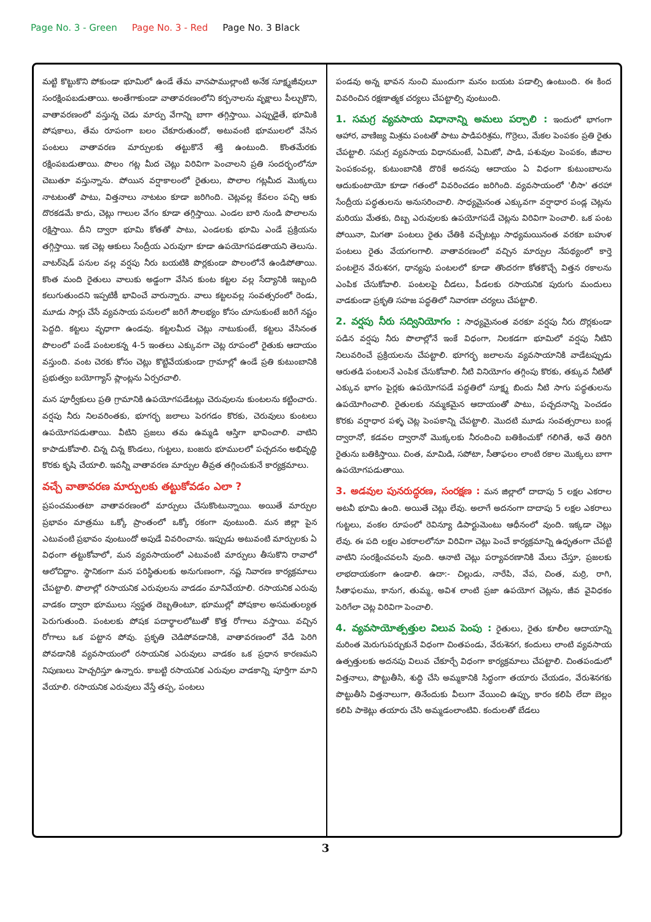Page No. 3 - Green Page No. 3 - Red Page No. 3 Black
మట్టి కొట్టుకొని పోకుండా భూమిలో ఉండే తేమ వానపాముల్లాంటి అనేక సూక్ష్మజీవులూ సంరక్షింపబడుతాయి. అంతేగాకుండా వాతావరణంలోని కర్బనాలను వృక్షాలు పీల్చుకొని, వాతావరణంలో వస్తున్న చెడు మార్పు వేగాన్ని బాగా తగ్గిస్తాయి. ఎప్పుడైతే, భూమికి పోషకాలు, తేమ రూపంగా బలం చేకూరుతుందో, అటువంటి భూములలో వేసిన పంటలు వాతావరణ మార్పులకు తట్టుకొనే శక్తి ఉంటుంది. కొంతమేరకు రక్షింపబడుతాయి. పొలం గట్ల మీద చెట్లు విరివిగా పెంచాలని ప్రతి సందర్భంలోనూ చెబుతూ వస్తున్నాను. పోయిన వర్షాకాలంలో రైతులు, పొలాల గట్లమీద మొక్కలు నాటటంతో పాటు, విత్తనాలు నాటటం కూడా జరిగింది. చెట్లవల్ల కేవలం పచ్చి ఆకు దొరకడమే కాదు, చెట్లు గాలుల వేగం కూడా తగ్గిస్తాయి. ఎండల బారి నుండి పొలాలను రక్షిస్తాయి. దీని ద్వారా భూమి కోతతో పాటు, ఎండలకు భూమి ఎండే ప్రక్రియను తగ్గిస్తాయి. ఇక చెట్ల ఆకులు సేంద్రీయ ఎరువుగా కూడా ఉపయోగపడతాయని తెలుసు. వాటర్‌షెడ్ పనుల వల్ల వర్షపు నీరు బయటికి పొర్లకుండా పొలంలోనే ఉండిపోతాయి. కొంత మంది రైతులు వాలుకు అడ్డంగా వేసిన కుంట కట్టల వల్ల సేద్యానికి ఇబ్బంది కలుగుతుందని ఇప్పటికీ భావించే వారున్నారు. వాలు కట్టలవల్ల సంవత్సరంలో రెండు, మూడు సార్లు చేసే వ్యవసాయ పనులలో జరిగే సౌలభ్యం కోసం చూసుకుంటే జరిగే నష్టం పెద్దది. కట్టలు వృధాగా ఉండవు. కట్టలమీద చెట్లు నాటుకుంటే, కట్టలు వేసినంత పొలంలో పండే పంటలకన్న 4-5 ఇంతలు ఎక్కువగా చెట్ల రూపంలో రైతుకు ఆదాయం వస్తుంది. వంట చెరకు కోసం చెట్లు కొట్టివేయకుండా గ్రామాల్లో ఉండే ప్రతి కుటుంబానికి ప్రభుత్వం బయోగ్యాస్ ప్లాంట్లను ఏర్పరచాలి.
మన పూర్వీకులు ప్రతి గ్రామానికి ఉపయోగపడేటట్లు చెరువులను కుంటలను కట్టించారు. వర్షపు నీరు నిలవరింతకు, భూగర్భ జలాలు పెరగడం కొరకు, చెరువులు కుంటలు ఉపయోగపడుతాయి. వీటిని ప్రజలు తమ ఉమ్మడి ఆస్తిగా భావించాలి. వాటిని కాపాడుకోవాలి. చిన్న చిన్న కొండలు, గుట్టలు, బంజరు భూములలో పచ్చదనం అభివృద్ధి కొరకు కృషి చేయాలి. ఇవన్నీ వాతావరణ మార్పుల తీవ్రత తగ్గించుకునే కార్యక్రమాలు.
వచ్చే వాతావరణ మార్పులకు తట్టుకోవడం ఎలా ?
ప్రపంచమంతటా వాతావరణంలో మార్పులు చేసుకొంటున్నాయి. అయితే మార్పుల ప్రభావం మాత్రము ఒక్కో ప్రాంతంలో ఒక్కో రకంగా వుంటుంది. మన జిల్లా పైన ఎటువంటి ప్రభావం వుంటుందో అపుడే వివరించాను. ఇప్పుడు అటువంటి మార్పులకు ఏ విధంగా తట్టుకోవాలో, మన వ్యవసాయంలో ఎటువంటి మార్పులు తీసుకొని రావాలో ఆలోచిద్దాం. స్థానికంగా మన పరిస్థితులకు అనుగుణంగా, నష్ట నివారణ కార్యక్రమాలు చేపట్టాలి. పొలాల్లో రసాయనిక ఎరువులను వాడడం మానివేయాలి. రసాయనిక ఎరువు వాడకం ద్వారా భూములు స్వస్థత దెబ్బతింటూ, భూముల్లో పోషకాల అసమతుల్యత పెరుగుతుంది. పంటలకు పోషక పదార్థాలలోటుతో కొత్త రోగాలు వస్తాయి. వచ్చిన రోగాలు ఒక పట్టాన పోవు. ప్రకృతి చెడిపోవడానికి, వాతావరణంలో వేడి పెరిగి పోవడానికి వ్యవసాయంలో రసాయనిక ఎరువులు వాడకం ఒక ప్రధాన కారణమని నిపుణులు హెచ్చరిస్తూ ఉన్నారు. కాబట్టి రసాయనిక ఎరువుల వాడకాన్ని పూర్తిగా మాని వేయాలి. రసాయనిక ఎరువులు వేస్తే తప్ప, పంటలు
పండవు అన్న భావన నుంచి ముందుగా మనం బయట పడాల్సి ఉంటుంది. ఈ కింద వివరించిన రక్షణాత్మక చర్యలు చేపట్టాల్సి వుంటుంది.
1. సమగ్ర వ్యవసాయ విధానాన్ని అమలు పర్చాలి : ఇందులో భాగంగా ఆహార, వాణిజ్య మిశ్రమ పంటతో పాటు పాడిపరిశ్రమ, గొర్రెలు, మేకల పెంపకం ప్రతి రైతు చేపట్టాలి. సమగ్ర వ్యవసాయ విధానమంటే, ఏమిటో, పాడి, పశువుల పెంపకం, జీవాల పెంపకంవల్ల, కుటుంబానికి దొరికే అదనపు ఆదాయం ఏ విధంగా కుటుంబాలను ఆదుకుంటాయో కూడా గతంలో వివరించడం జరిగింది. వ్యవసాయంలో 'లీసా' తరహా సేంద్రీయ పద్ధతులను అనుసరించాలి. సాధ్యమైనంత ఎక్కువగా వర్షాధార పండ్ల చెట్లను మరియు మేతకు, దిబ్బ ఎరువులకు ఉపయోగపడే చెట్లను విరివిగా పెంచాలి. ఒక పంట పోయినా, మిగతా పంటలు రైతు చేతికి వచ్చేటట్లు సాధ్యమయినంత వరకూ బహుళ పంటలు రైతు వేయగలగాలి. వాతావరణంలో వచ్చిన మార్పుల నేపథ్యంలో కార్తె పంటలైన వేరుశనగ, ధాన్యపు పంటలలో కూడా తొందరగా కోతకొచ్చే విత్తన రకాలను ఎంపిక చేసుకోవాలి. పంటలపై చీడలు, పీడలకు రసాయనిక పురుగు మందులు వాడకుండా ప్రకృతి సహజ పద్ధతిలో నివారణా చర్యలు చేపట్టాలి.
2. వర్షపు నీరు సద్వినియోగం : సాధ్యమైనంత వరకూ వర్షపు నీరు దొర్లకుండా పడిన వర్షపు నీరు పొలాల్లోనే ఇంకే విధంగా, నిలకడగా భూమిలో వర్షపు నీటిని నిలువరించే ప్రక్రియలను చేపట్టాలి. భూగర్భ జలాలను వ్యవసాయానికి వాడేటప్పుడు ఆరుతడి పంటలనే ఎంపిక చేసుకోవాలి. నీటి వినియోగం తగ్గింపు కొరకు, తక్కువ నీటితో ఎక్కువ భాగం పైర్లకు ఉపయోగపడే పద్ధతిలో సూక్ష్మ బిందు నీటి సాగు పద్ధతులను ఉపయోగించాలి. రైతులకు నమ్మకమైన ఆదాయంతో పాటు, పచ్చదనాన్ని పెంచడం కొరకు వర్షాధార పళ్ళ చెట్ల పెంపకాన్ని చేపట్టాలి. మొదటి మూడు సంవత్సరాలు బండ్ల ద్వారానో, కడవల ద్వారానో మొక్కలకు నీరందించి బతికించుకో గలిగితే, అవే తిరిగి రైతును బతికిస్తాయి. చింత, మామిడి, సపోటా, సీతాఫలం లాంటి రకాల మొక్కలు బాగా ఉపయోగపడుతాయి.
3. అడవుల పునరుద్ధరణ, సంరక్షణ : మన జిల్లాలో దాదాపు 5 లక్షల ఎకరాల అటవీ భూమి ఉంది. అయితే చెట్లు లేవు. అలాగే అదనంగా దాదాపు 5 లక్షల ఎకరాలు గుట్టలు, వంకల రూపంలో రెవిన్యూ డిపార్టుమెంటు ఆధీనంలో వుంది. ఇక్కడా చెట్లు లేవు. ఈ పది లక్షల ఎకరాలలోనూ విరివిగా చెట్లు పెంచే కార్యక్రమాన్ని ఉధృతంగా చేపట్టి వాటిని సంరక్షించవలసి వుంది. ఆనాటి చెట్లు పర్యావరణానికి మేలు చేస్తూ, ప్రజలకు లాభదాయకంగా ఉండాలి. ఉదా:- చిల్లుడు, నారేపి, వేప, చింత, మర్రి, రాగి, సీతాఫలము, కానుగ, తుమ్మ, అవిశ లాంటి ప్రజా ఉపయోగ చెట్లను, జీవ వైవిధకం పెరిగేలా చెట్ల విరివిగా పెంచాలి.
4. వ్యవసాయోత్పత్తుల విలువ పెంపు : రైతులు, రైతు కూలీల ఆదాయాన్ని మరింత మెరుగుపర్చుకునే విధంగా చింతపండు, వేరుశెనగ, కందులు లాంటి వ్యవసాయ ఉత్పత్తులకు అదనపు విలువ చేకూర్చే విధంగా కార్యక్రమాలు చేపట్టాలి. చింతపండులో విత్తనాలు, పొట్టుతీసి, శుద్ధి చేసి అమ్మకానికి సిద్ధంగా తయారు చేయడం, వేరుశెనగకు పొట్టుతీసి విత్తనాలుగా, తినేందుకు వీలుగా వేయించి ఉప్పు, కారం కలిపి లేదా బెల్లం కలిపి పాకెట్లు తయారు చేసి అమ్మడంలాంటివి. కందులతో బేడలు
3